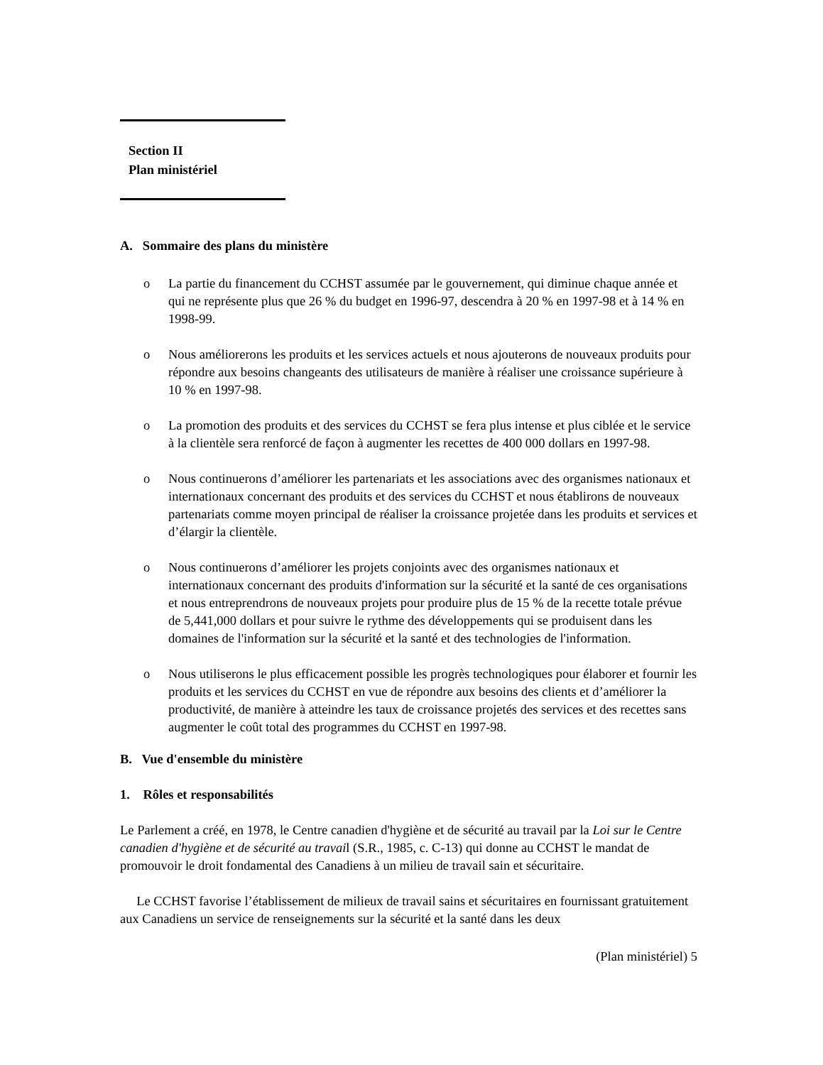Section II
Plan ministériel
A. Sommaire des plans du ministère
o La partie du financement du CCHST assumée par le gouvernement, qui diminue chaque année et qui ne représente plus que 26 % du budget en 1996-97, descendra à 20 % en 1997-98 et à 14 % en 1998-99.
o Nous améliorerons les produits et les services actuels et nous ajouterons de nouveaux produits pour répondre aux besoins changeants des utilisateurs de manière à réaliser une croissance supérieure à 10 % en 1997-98.
o La promotion des produits et des services du CCHST se fera plus intense et plus ciblée et le service à la clientèle sera renforcé de façon à augmenter les recettes de 400 000 dollars en 1997-98.
o Nous continuerons d’améliorer les partenariats et les associations avec des organismes nationaux et internationaux concernant des produits et des services du CCHST et nous établirons de nouveaux partenariats comme moyen principal de réaliser la croissance projetée dans les produits et services et d’élargir la clientèle.
o Nous continuerons d’améliorer les projets conjoints avec des organismes nationaux et internationaux concernant des produits d'information sur la sécurité et la santé de ces organisations et nous entreprendrons de nouveaux projets pour produire plus de 15 % de la recette totale prévue de 5,441,000 dollars et pour suivre le rythme des développements qui se produisent dans les domaines de l'information sur la sécurité et la santé et des technologies de l'information.
o Nous utiliserons le plus efficacement possible les progrès technologiques pour élaborer et fournir les produits et les services du CCHST en vue de répondre aux besoins des clients et d’améliorer la productivité, de manière à atteindre les taux de croissance projetés des services et des recettes sans augmenter le coût total des programmes du CCHST en 1997-98.
B. Vue d'ensemble du ministère
1. Rôles et responsabilités
Le Parlement a créé, en 1978, le Centre canadien d'hygiène et de sécurité au travail par la Loi sur le Centre canadien d'hygiène et de sécurité au travail (S.R., 1985, c. C-13) qui donne au CCHST le mandat de promouvoir le droit fondamental des Canadiens à un milieu de travail sain et sécuritaire.
Le CCHST favorise l’établissement de milieux de travail sains et sécuritaires en fournissant gratuitement aux Canadiens un service de renseignements sur la sécurité et la santé dans les deux
(Plan ministériel) 5